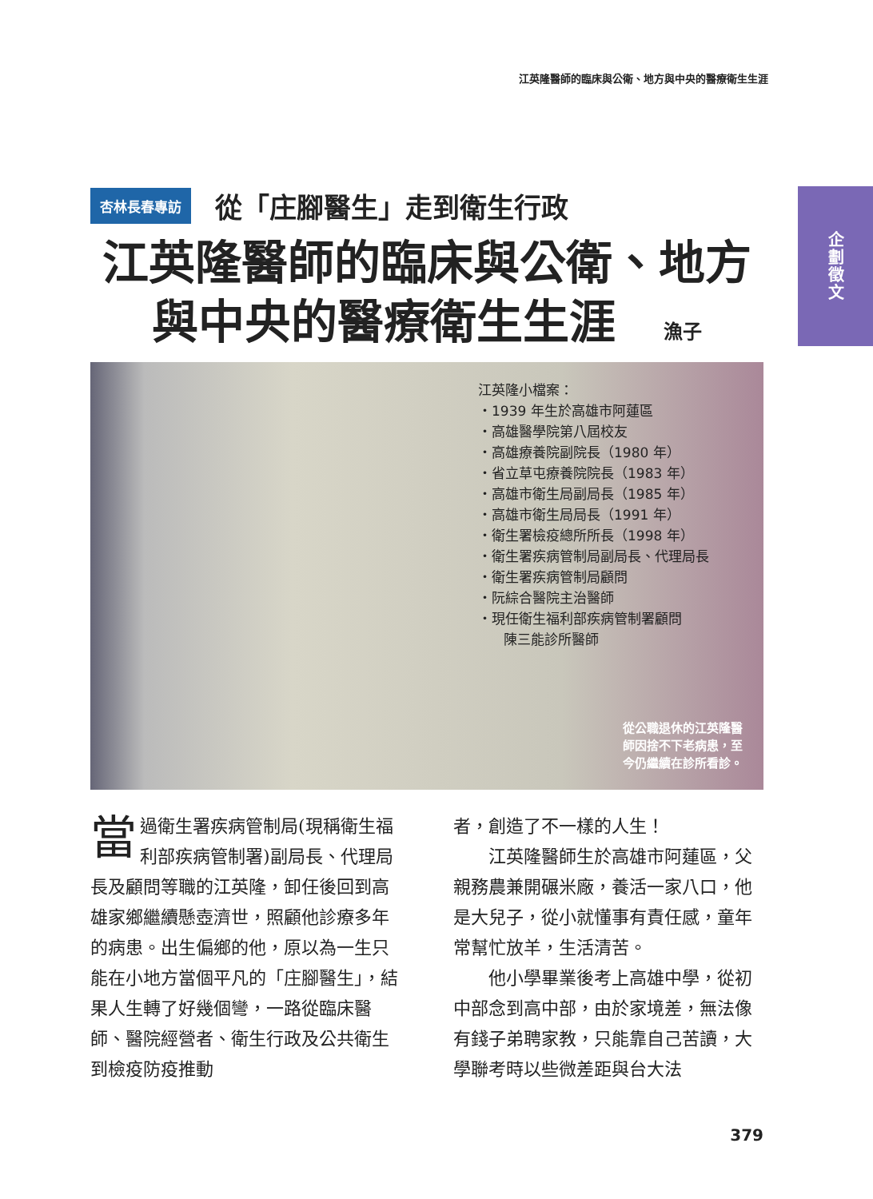江英隆醫師的臨床與公衛、地方與中央的醫療衛生生涯
企劃徵文
杏林長春專訪
從「庄腳醫生」走到衛生行政
江英隆醫師的臨床與公衛、地方
與中央的醫療衛生生涯 漁子
江英隆小檔案：
・1939 年生於高雄市阿蓮區
・高雄醫學院第八屆校友
・高雄療養院副院長（1980 年）
・省立草屯療養院院長（1983 年）
・高雄市衛生局副局長（1985 年）
・高雄市衛生局局長（1991 年）
・衛生署檢疫總所所長（1998 年）
・衛生署疾病管制局副局長、代理局長
・衛生署疾病管制局顧問
・阮綜合醫院主治醫師
・現任衛生福利部疾病管制署顧問
陳三能診所醫師
從公職退休的江英隆醫師因捨不下老病患，至今仍繼續在診所看診。
當過衛生署疾病管制局(現稱衛生福利部疾病管制署)副局長、代理局長及顧問等職的江英隆，卸任後回到高雄家鄉繼續懸壺濟世，照顧他診療多年的病患。出生偏鄉的他，原以為一生只能在小地方當個平凡的「庄腳醫生」，結果人生轉了好幾個彎，一路從臨床醫師、醫院經營者、衛生行政及公共衛生到檢疫防疫推動
者，創造了不一樣的人生！
　　江英隆醫師生於高雄市阿蓮區，父親務農兼開碾米廠，養活一家八口，他是大兒子，從小就懂事有責任感，童年常幫忙放羊，生活清苦。
　　他小學畢業後考上高雄中學，從初中部念到高中部，由於家境差，無法像有錢子弟聘家教，只能靠自己苦讀，大學聯考時以些微差距與台大法
379